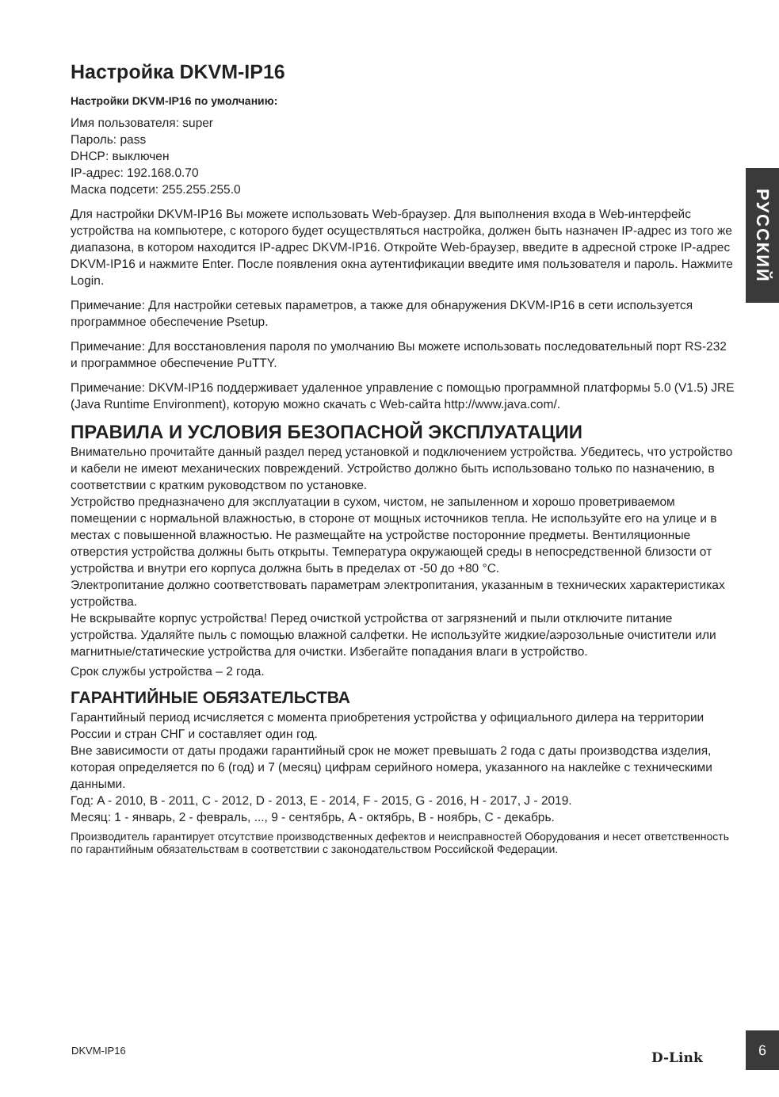РУССКИЙ
Настройка DKVM-IP16
Настройки DKVM-IP16 по умолчанию:
Имя пользователя: super
Пароль: pass
DHCP: выключен
IP-адрес: 192.168.0.70
Маска подсети: 255.255.255.0
Для настройки DKVM-IP16 Вы можете использовать Web-браузер. Для выполнения входа в Web-интерфейс устройства на компьютере, с которого будет осуществляться настройка, должен быть назначен IP-адрес из того же диапазона, в котором находится IP-адрес DKVM-IP16. Откройте Web-браузер, введите в адресной строке IP-адрес DKVM-IP16 и нажмите Enter. После появления окна аутентификации введите имя пользователя и пароль. Нажмите Login.
Примечание: Для настройки сетевых параметров, а также для обнаружения DKVM-IP16 в сети используется программное обеспечение Psetup.
Примечание: Для восстановления пароля по умолчанию Вы можете использовать последовательный порт RS-232 и программное обеспечение PuTTY.
Примечание: DKVM-IP16 поддерживает удаленное управление с помощью программной платформы 5.0 (V1.5) JRE (Java Runtime Environment), которую можно скачать с Web-сайта http://www.java.com/.
ПРАВИЛА И УСЛОВИЯ БЕЗОПАСНОЙ ЭКСПЛУАТАЦИИ
Внимательно прочитайте данный раздел перед установкой и подключением устройства. Убедитесь, что устройство и кабели не имеют механических повреждений. Устройство должно быть использовано только по назначению, в соответствии с кратким руководством по установке.
Устройство предназначено для эксплуатации в сухом, чистом, не запыленном и хорошо проветриваемом помещении с нормальной влажностью, в стороне от мощных источников тепла. Не используйте его на улице и в местах с повышенной влажностью. Не размещайте на устройстве посторонние предметы. Вентиляционные отверстия устройства должны быть открыты. Температура окружающей среды в непосредственной близости от устройства и внутри его корпуса должна быть в пределах от -50 до +80 °C.
Электропитание должно соответствовать параметрам электропитания, указанным в технических характеристиках устройства.
Не вскрывайте корпус устройства! Перед очисткой устройства от загрязнений и пыли отключите питание устройства. Удаляйте пыль с помощью влажной салфетки. Не используйте жидкие/аэрозольные очистители или магнитные/статические устройства для очистки. Избегайте попадания влаги в устройство.
Срок службы устройства – 2 года.
ГАРАНТИЙНЫЕ ОБЯЗАТЕЛЬСТВА
Гарантийный период исчисляется с момента приобретения устройства у официального дилера на территории России и стран СНГ и составляет один год.
Вне зависимости от даты продажи гарантийный срок не может превышать 2 года с даты производства изделия, которая определяется по 6 (год) и 7 (месяц) цифрам серийного номера, указанного на наклейке с техническими данными.
Год: A - 2010, B - 2011, C - 2012, D - 2013, E - 2014, F - 2015, G - 2016, H - 2017, J - 2019.
Месяц: 1 - январь, 2 - февраль, ..., 9 - сентябрь, A - октябрь, B - ноябрь, C - декабрь.
Производитель гарантирует отсутствие производственных дефектов и неисправностей Оборудования и несет ответственность по гарантийным обязательствам в соответствии с законодательством Российской Федерации.
DKVM-IP16 D-Link
6